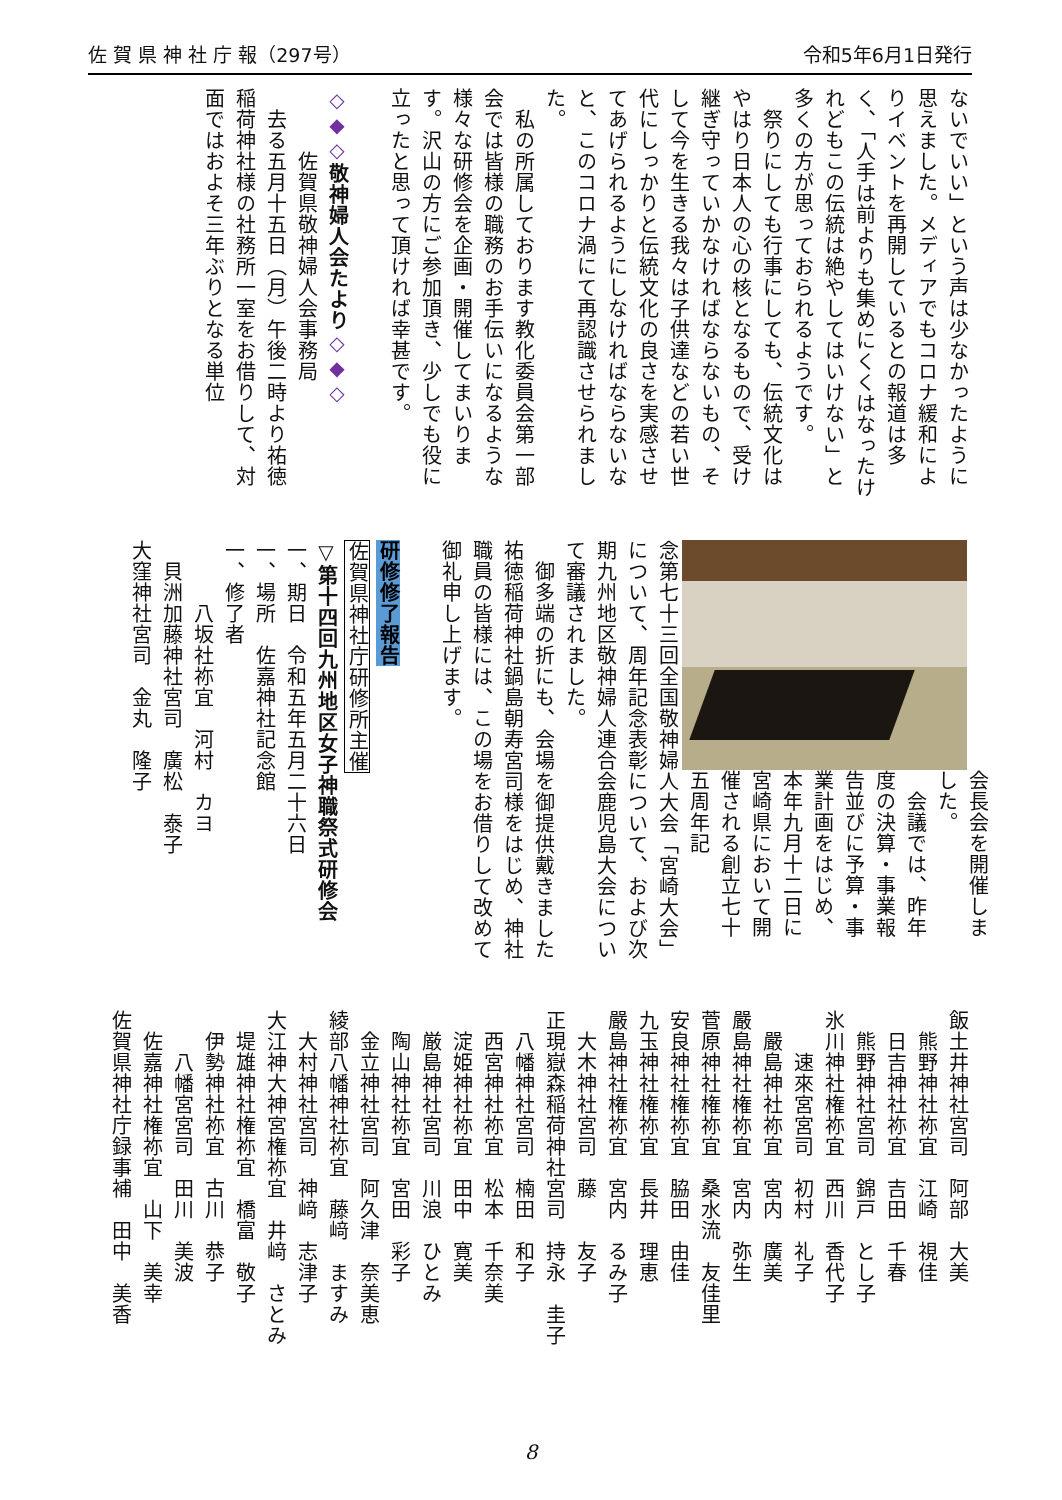佐 賀 県 神 社 庁 報（297号） 令和5年6月1日発行
ないでいい」という声は少なかったように思えました。メディアでもコロナ緩和によりイベントを再開しているとの報道は多く、「人手は前よりも集めにくくはなったけれどもこの伝統は絶やしてはいけない」と多くの方が思っておられるようです。
　祭りにしても行事にしても、伝統文化はやはり日本人の心の核となるもので、受け継ぎ守っていかなければならないもの、そして今を生きる我々は子供達などの若い世代にしっかりと伝統文化の良さを実感させてあげられるようにしなければならないなと、このコロナ渦にて再認識させられました。
　私の所属しております教化委員会第一部会では皆様の職務のお手伝いになるような様々な研修会を企画・開催してまいります。沢山の方にご参加頂き、少しでも役に立ったと思って頂ければ幸甚です。
　
◇◆◇敬神婦人会たより◇◆◇
　　　佐賀県敬神婦人会事務局
　去る五月十五日（月）午後二時より祐徳稲荷神社様の社務所一室をお借りして、対面ではおよそ三年ぶりとなる単位
会長会を開催しました。
　会議では、昨年度の決算・事業報告並びに予算・事業計画をはじめ、本年九月十二日に宮崎県において開催される創立七十五周年記
念第七十三回全国敬神婦人大会「宮崎大会」について、周年記念表彰について、および次期九州地区敬神婦人連合会鹿児島大会について審議されました。
　御多端の折にも、会場を御提供戴きました祐徳稲荷神社鍋島朝寿宮司様をはじめ、神社職員の皆様には、この場をお借りして改めて御礼申し上げます。
　
研修修了報告
佐賀県神社庁研修所主催
▽第十四回九州地区女子神職祭式研修会
一、期日　令和五年五月二十六日
一、場所　佐嘉神社記念館
一、修了者
　　　八坂社祢宜　河村　カヨ
　貝洲加藤神社宮司　廣松　泰子
大窪神社宮司　金丸　隆子
飯土井神社宮司　阿部　大美
　熊野神社祢宜　江崎　視佳
　日吉神社祢宜　吉田　千春
　熊野神社宮司　錦戸　とし子
氷川神社権祢宜　西川　香代子
　　速來宮宮司　初村　礼子
　嚴島神社祢宜　宮内　廣美
嚴島神社権祢宜　宮内　弥生
菅原神社権祢宜　桑水流　友佳里
安良神社権祢宜　脇田　由佳
九玉神社権祢宜　長井　理恵
嚴島神社権祢宜　宮内　るみ子
　大木神社宮司　藤　　友子
正現嶽森稲荷神社宮司　持永　圭子
　八幡神社宮司　楠田　和子
　西宮神社祢宜　松本　千奈美
　淀姫神社祢宜　田中　寛美
　厳島神社宮司　川浪　ひとみ
　陶山神社祢宜　宮田　彩子
　金立神社宮司　阿久津　奈美恵
綾部八幡神社祢宜　藤﨑　ますみ
　大村神社宮司　神﨑　志津子
大江神大神宮権祢宜　井﨑　さとみ
　堤雄神社権祢宜　橋富　敬子
　伊勢神社祢宜　古川　恭子
　　八幡宮宮司　田川　美波
　佐嘉神社権祢宜　山下　美幸
佐賀県神社庁録事補　田中　美香
8